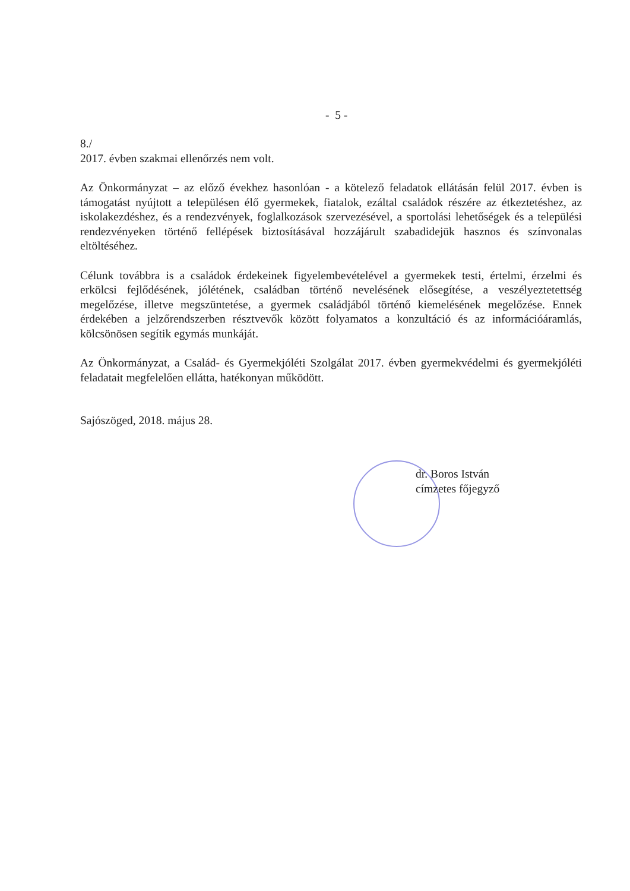- 5 -
8./
2017. évben szakmai ellenőrzés nem volt.
Az Önkormányzat – az előző évekhez hasonlóan - a kötelező feladatok ellátásán felül 2017. évben is támogatást nyújtott a településen élő gyermekek, fiatalok, ezáltal családok részére az étkeztetéshez, az iskolakezdéshez, és a rendezvények, foglalkozások szervezésével, a sportolási lehetőségek és a települési rendezvényeken történő fellépések biztosításával hozzájárult szabadidejük hasznos és színvonalas eltöltéséhez.
Célunk továbbra is a családok érdekeinek figyelembevételével a gyermekek testi, értelmi, érzelmi és erkölcsi fejlődésének, jólétének, családban történő nevelésének elősegítése, a veszélyeztetettség megelőzése, illetve megszüntetése, a gyermek családjából történő kiemelésének megelőzése. Ennek érdekében a jelzőrendszerben résztvevők között folyamatos a konzultáció és az információáramlás, kölcsönösen segítik egymás munkáját.
Az Önkormányzat, a Család- és Gyermekjóléti Szolgálat 2017. évben gyermekvédelmi és gyermekjóléti feladatait megfelelően ellátta, hatékonyan működött.
Sajószöged, 2018. május 28.
dr. Boros István
címzetes főjegyző